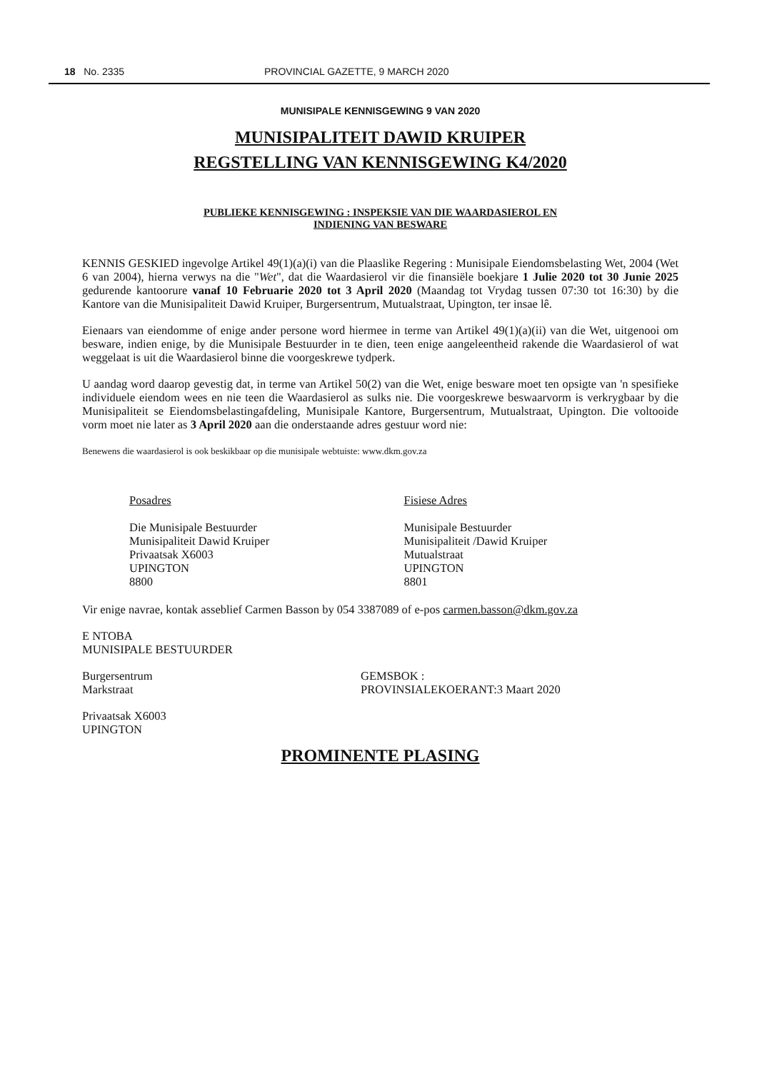18 No. 2335 PROVINCIAL GAZETTE, 9 MARCH 2020
MUNISIPALE KENNISGEWING 9 VAN 2020
MUNISIPALITEIT DAWID KRUIPER
REGSTELLING VAN KENNISGEWING K4/2020
PUBLIEKE KENNISGEWING : INSPEKSIE VAN DIE WAARDASIEROL EN
INDIENING VAN BESWARE
KENNIS GESKIED ingevolge Artikel 49(1)(a)(i) van die Plaaslike Regering : Munisipale Eiendomsbelasting Wet, 2004 (Wet 6 van 2004), hierna verwys na die "Wet", dat die Waardasierol vir die finansiële boekjare 1 Julie 2020 tot 30 Junie 2025 gedurende kantoorure vanaf 10 Februarie 2020 tot 3 April 2020 (Maandag tot Vrydag tussen 07:30 tot 16:30) by die Kantore van die Munisipaliteit Dawid Kruiper, Burgersentrum, Mutualstraat, Upington, ter insae lê.
Eienaars van eiendomme of enige ander persone word hiermee in terme van Artikel 49(1)(a)(ii) van die Wet, uitgenooi om besware, indien enige, by die Munisipale Bestuurder in te dien, teen enige aangeleentheid rakende die Waardasierol of wat weggelaat is uit die Waardasierol binne die voorgeskrewe tydperk.
U aandag word daarop gevestig dat, in terme van Artikel 50(2) van die Wet, enige besware moet ten opsigte van 'n spesifieke individuele eiendom wees en nie teen die Waardasierol as sulks nie. Die voorgeskrewe beswaarvorm is verkrygbaar by die Munisipaliteit se Eiendomsbelastingafdeling, Munisipale Kantore, Burgersentrum, Mutualstraat, Upington. Die voltooide vorm moet nie later as 3 April 2020 aan die onderstaande adres gestuur word nie:
Benewens die waardasierol is ook beskikbaar op die munisipale webtuiste: www.dkm.gov.za
Posadres
Die Munisipale Bestuurder
Munisipaliteit Dawid Kruiper
Privaatsak X6003
UPINGTON
8800
Fisiese Adres
Munisipale Bestuurder
Munisipaliteit /Dawid Kruiper
Mutualstraat
UPINGTON
8801
Vir enige navrae, kontak asseblief Carmen Basson by 054 3387089 of e-pos carmen.basson@dkm.gov.za
E NTOBA
MUNISIPALE BESTUURDER
Burgersentrum
Markstraat
GEMSBOK :
PROVINSIALEKOERANT:3 Maart 2020
Privaatsak X6003
UPINGTON
PROMINENTE PLASING